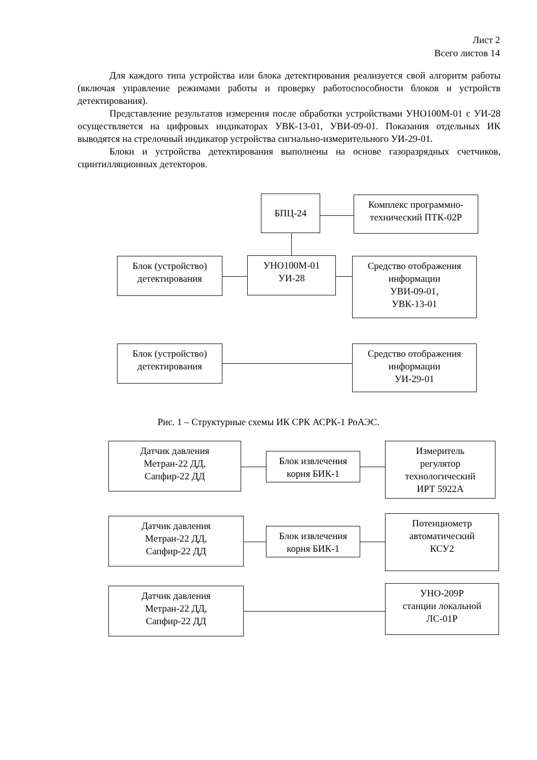Лист 2
Всего листов 14
Для каждого типа устройства или блока детектирования реализуется свой алгоритм работы (включая управление режимами работы и проверку работоспособности блоков и устройств детектирования).
Представление результатов измерения после обработки устройствами УНО100М-01 с УИ-28 осуществляется на цифровых индикаторах УВК-13-01, УВИ-09-01. Показания отдельных ИК выводятся на стрелочный индикатор устройства сигнально-измерительного УИ-29-01.
Блоки и устройства детектирования выполнены на основе газоразрядных счетчиков, сцинтилляционных детекторов.
БПЦ-24
Комплекс программно-технический ПТК-02Р
Блок (устройство)
детектирования
УНО100М-01
УИ-28
Средство отображения информации
УВИ-09-01,
УВК-13-01
Блок (устройство)
детектирования
Средство отображения информации
УИ-29-01
Рис. 1 – Структурные схемы ИК СРК АСРК-1 РоАЭС.
Датчик давления
Метран-22 ДД,
Сапфир-22 ДД
Блок извлечения
корня БИК-1
Измеритель
регулятор
технологический
ИРТ 5922А
Датчик давления
Метран-22 ДД,
Сапфир-22 ДД
Блок извлечения
корня БИК-1
Потенциометр
автоматический
КСУ2
Датчик давления
Метран-22 ДД,
Сапфир-22 ДД
УНО-209Р
станции локальной
ЛС-01Р